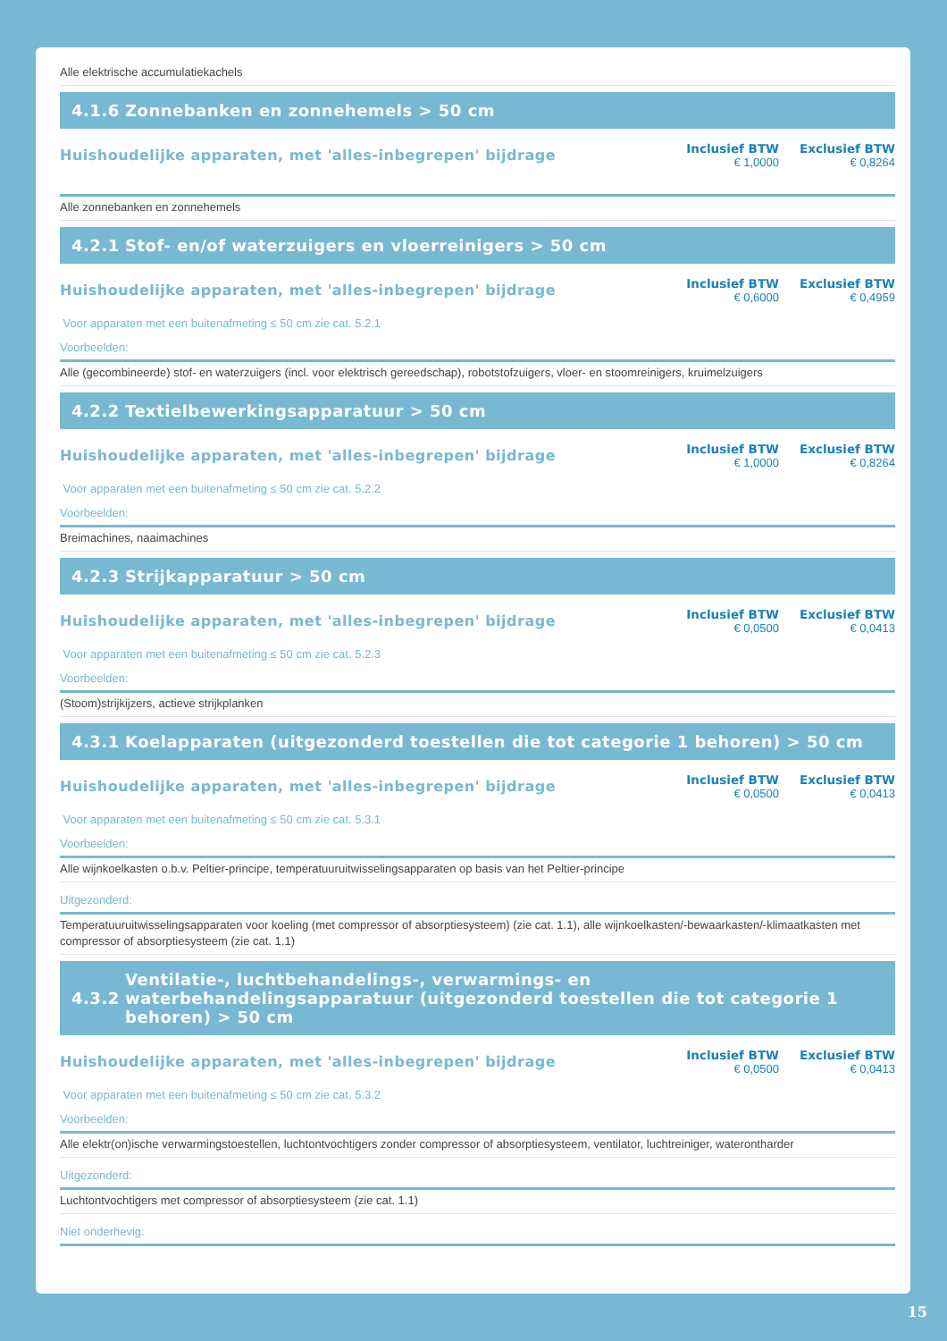Alle elektrische accumulatiekachels
4.1.6 Zonnebanken en zonnehemels > 50 cm
Huishoudelijke apparaten, met 'alles-inbegrepen' bijdrage
Inclusief BTW
€ 1,0000
Exclusief BTW
€ 0,8264
Alle zonnebanken en zonnehemels
4.2.1 Stof- en/of waterzuigers en vloerreinigers > 50 cm
Huishoudelijke apparaten, met 'alles-inbegrepen' bijdrage
Inclusief BTW
€ 0,6000
Exclusief BTW
€ 0,4959
Voor apparaten met een buitenafmeting ≤ 50 cm zie cat. 5.2.1
Voorbeelden:
Alle (gecombineerde) stof- en waterzuigers (incl. voor elektrisch gereedschap), robotstofzuigers, vloer- en stoomreinigers, kruimelzuigers
4.2.2 Textielbewerkingsapparatuur > 50 cm
Huishoudelijke apparaten, met 'alles-inbegrepen' bijdrage
Inclusief BTW
€ 1,0000
Exclusief BTW
€ 0,8264
Voor apparaten met een buitenafmeting ≤ 50 cm zie cat. 5.2.2
Voorbeelden:
Breimachines, naaimachines
4.2.3 Strijkapparatuur > 50 cm
Huishoudelijke apparaten, met 'alles-inbegrepen' bijdrage
Inclusief BTW
€ 0,0500
Exclusief BTW
€ 0,0413
Voor apparaten met een buitenafmeting ≤ 50 cm zie cat. 5.2.3
Voorbeelden:
(Stoom)strijkijzers, actieve strijkplanken
4.3.1 Koelapparaten (uitgezonderd toestellen die tot categorie 1 behoren) > 50 cm
Huishoudelijke apparaten, met 'alles-inbegrepen' bijdrage
Inclusief BTW
€ 0,0500
Exclusief BTW
€ 0,0413
Voor apparaten met een buitenafmeting ≤ 50 cm zie cat. 5.3.1
Voorbeelden:
Alle wijnkoelkasten o.b.v. Peltier-principe, temperatuuruitwisselingsapparaten op basis van het Peltier-principe
Uitgezonderd:
Temperatuuruitwisselingsapparaten voor koeling (met compressor of absorptiesysteem) (zie cat. 1.1), alle wijnkoelkasten/-bewaarkasten/-klimaatkasten met compressor of absorptiesysteem (zie cat. 1.1)
4.3.2 Ventilatie-, luchtbehandelings-, verwarmings- en waterbehandelingsapparatuur (uitgezonderd toestellen die tot categorie 1 behoren) > 50 cm
Huishoudelijke apparaten, met 'alles-inbegrepen' bijdrage
Inclusief BTW
€ 0,0500
Exclusief BTW
€ 0,0413
Voor apparaten met een buitenafmeting ≤ 50 cm zie cat. 5.3.2
Voorbeelden:
Alle elektr(on)ische verwarmingstoestellen, luchtontvochtigers zonder compressor of absorptiesysteem, ventilator, luchtreiniger, waterontharder
Uitgezonderd:
Luchtontvochtigers met compressor of absorptiesysteem (zie cat. 1.1)
Niet onderhevig:
15